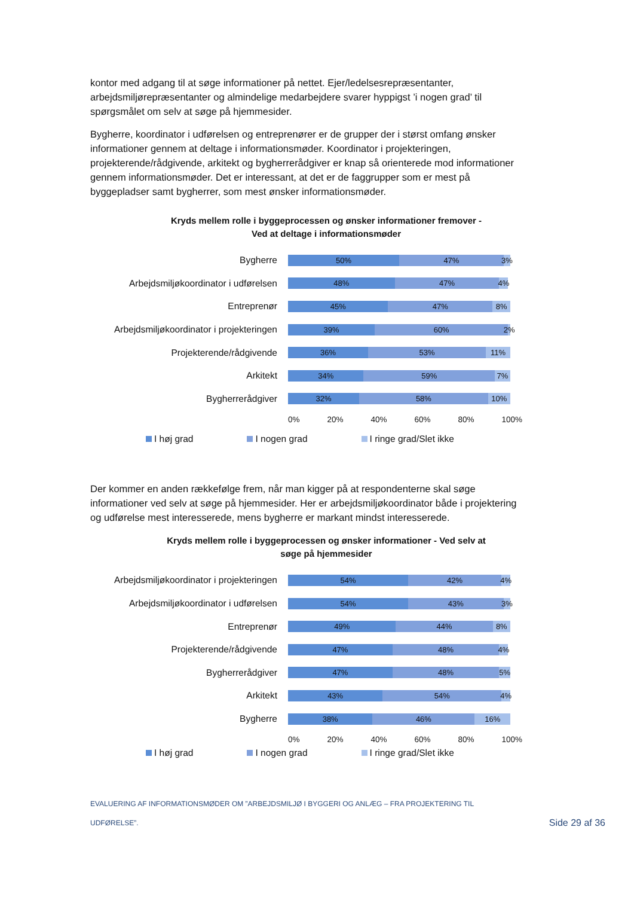kontor med adgang til at søge informationer på nettet. Ejer/ledelsesrepræsentanter, arbejdsmiljørepræsentanter og almindelige medarbejdere svarer hyppigst ’i nogen grad’ til spørgsmålet om selv at søge på hjemmesider.
Bygherre, koordinator i udførelsen og entreprenører er de grupper der i størst omfang ønsker informationer gennem at deltage i informationsmøder. Koordinator i projekteringen, projekterende/rådgivende, arkitekt og bygherrerådgiver er knap så orienterede mod informationer gennem informationsmøder. Det er interessant, at det er de faggrupper som er mest på byggepladser samt bygherrer, som mest ønsker informationsmøder.
Kryds mellem rolle i byggeprocessen og ønsker informationer fremover -
Ved at deltage i informationsmøder
Bygherre
50% 47% 3%
Arbejdsmiljøkoordinator i udførelsen
48% 47% 4%
Entreprenør
45% 47% 8%
Arbejdsmiljøkoordinator i projekteringen
39% 60% 2%
Projekterende/rådgivende
36% 53% 11%
Arkitekt
34% 59% 7%
Bygherrerådgiver
32% 58% 10%
0% 20% 40% 60% 80% 100%
I høj grad I nogen grad I ringe grad/Slet ikke
Der kommer en anden rækkefølge frem, når man kigger på at respondenterne skal søge informationer ved selv at søge på hjemmesider. Her er arbejdsmiljøkoordinator både i projektering og udførelse mest interesserede, mens bygherre er markant mindst interesserede.
Kryds mellem rolle i byggeprocessen og ønsker informationer - Ved selv at
søge på hjemmesider
Arbejdsmiljøkoordinator i projekteringen
54% 42% 4%
Arbejdsmiljøkoordinator i udførelsen
54% 43% 3%
Entreprenør
49% 44% 8%
Projekterende/rådgivende
47% 48% 4%
Bygherrerådgiver
47% 48% 5%
Arkitekt
43% 54% 4%
Bygherre
38% 46% 16%
0% 20% 40% 60% 80% 100%
I høj grad I nogen grad I ringe grad/Slet ikke
EVALUERING AF INFORMATIONSMØDER OM ”ARBEJDSMILJØ I BYGGERI OG ANLÆG – FRA PROJEKTERING TIL
UDFØRELSE”.
Side 29 af 36